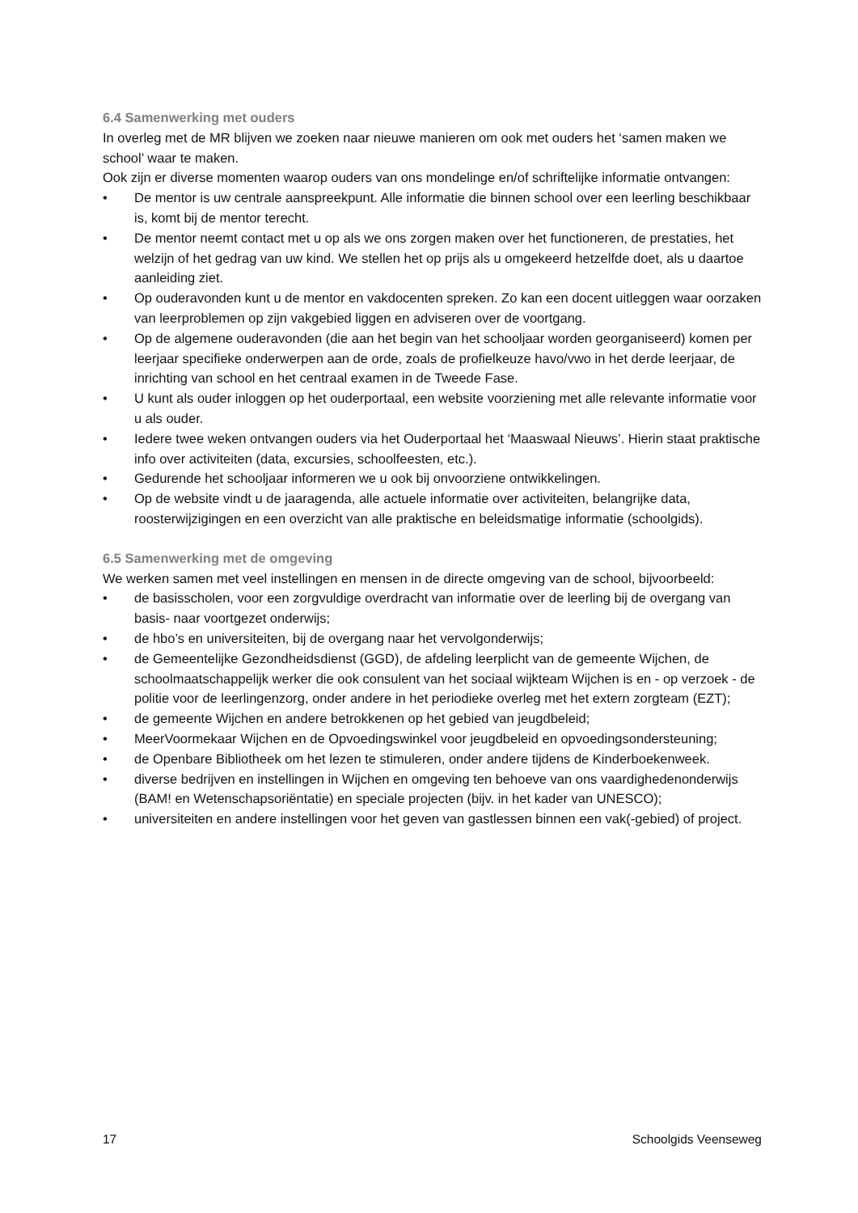6.4 Samenwerking met ouders
In overleg met de MR blijven we zoeken naar nieuwe manieren om ook met ouders het ‘samen maken we school’ waar te maken.
Ook zijn er diverse momenten waarop ouders van ons mondelinge en/of schriftelijke informatie ontvangen:
• De mentor is uw centrale aanspreekpunt. Alle informatie die binnen school over een leerling beschikbaar is, komt bij de mentor terecht.
• De mentor neemt contact met u op als we ons zorgen maken over het functioneren, de prestaties, het welzijn of het gedrag van uw kind. We stellen het op prijs als u omgekeerd hetzelfde doet, als u daartoe aanleiding ziet.
• Op ouderavonden kunt u de mentor en vakdocenten spreken. Zo kan een docent uitleggen waar oorzaken van leerproblemen op zijn vakgebied liggen en adviseren over de voortgang.
• Op de algemene ouderavonden (die aan het begin van het schooljaar worden georganiseerd) komen per leerjaar specifieke onderwerpen aan de orde, zoals de profielkeuze havo/vwo in het derde leerjaar, de inrichting van school en het centraal examen in de Tweede Fase.
• U kunt als ouder inloggen op het ouderportaal, een website voorziening met alle relevante informatie voor u als ouder.
• Iedere twee weken ontvangen ouders via het Ouderportaal het ‘Maaswaal Nieuws’. Hierin staat praktische info over activiteiten (data, excursies, schoolfeesten, etc.).
• Gedurende het schooljaar informeren we u ook bij onvoorziene ontwikkelingen.
• Op de website vindt u de jaaragenda, alle actuele informatie over activiteiten, belangrijke data, roosterwijzigingen en een overzicht van alle praktische en beleidsmatige informatie (schoolgids).
6.5 Samenwerking met de omgeving
We werken samen met veel instellingen en mensen in de directe omgeving van de school, bijvoorbeeld:
• de basisscholen, voor een zorgvuldige overdracht van informatie over de leerling bij de overgang van basis- naar voortgezet onderwijs;
• de hbo’s en universiteiten, bij de overgang naar het vervolgonderwijs;
• de Gemeentelijke Gezondheidsdienst (GGD), de afdeling leerplicht van de gemeente Wijchen, de schoolmaatschappelijk werker die ook consulent van het sociaal wijkteam Wijchen is en - op verzoek - de politie voor de leerlingenzorg, onder andere in het periodieke overleg met het extern zorgteam (EZT);
• de gemeente Wijchen en andere betrokkenen op het gebied van jeugdbeleid;
• MeerVoormekaar Wijchen en de Opvoedingswinkel voor jeugdbeleid en opvoedingsondersteuning;
• de Openbare Bibliotheek om het lezen te stimuleren, onder andere tijdens de Kinderboekenweek.
• diverse bedrijven en instellingen in Wijchen en omgeving ten behoeve van ons vaardighedenonderwijs (BAM! en Wetenschapsoriëntatie) en speciale projecten (bijv. in het kader van UNESCO);
• universiteiten en andere instellingen voor het geven van gastlessen binnen een vak(-gebied) of project.
17 Schoolgids Veenseweg